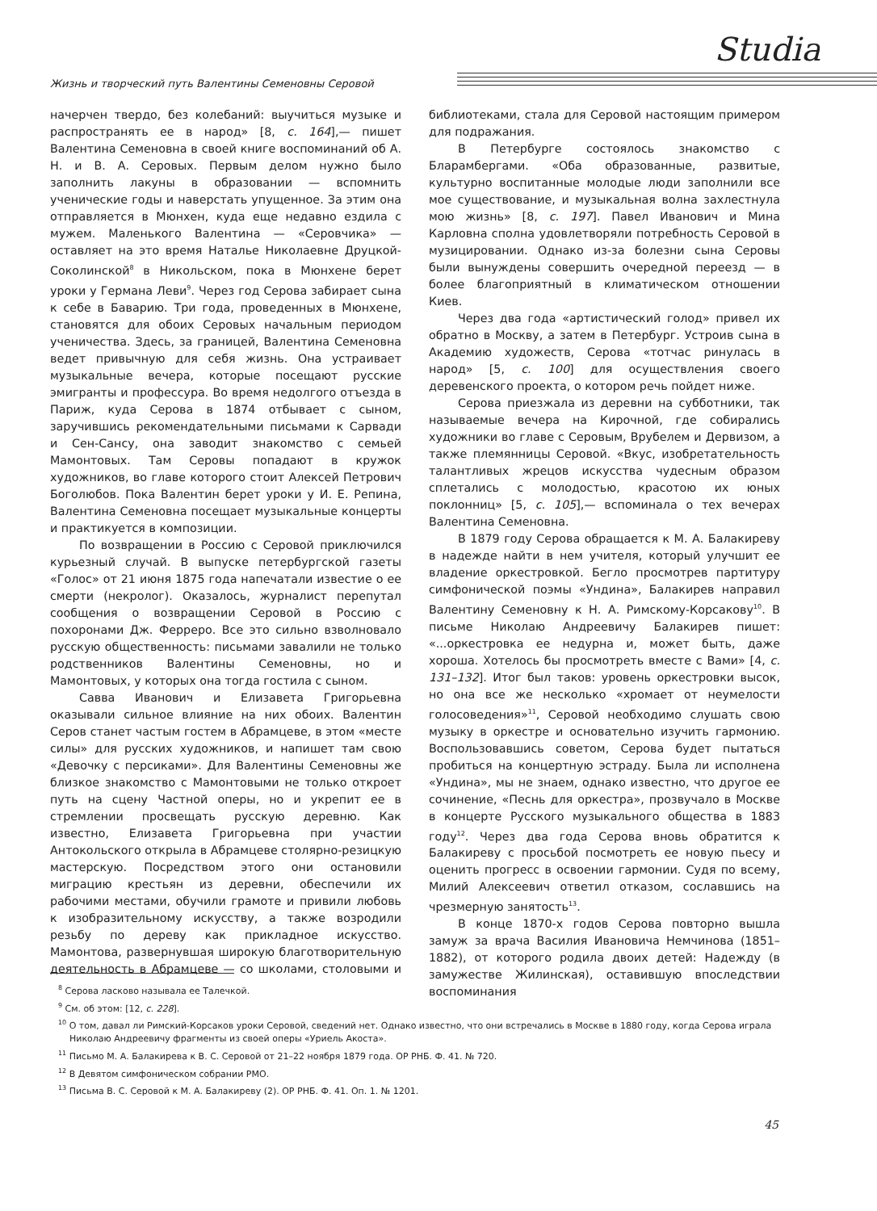Studia
Жизнь и творческий путь Валентины Семеновны Серовой
начерчен твердо, без колебаний: выучиться музыке и распространять ее в народ» [8, с. 164],— пишет Валентина Семеновна в своей книге воспоминаний об А. Н. и В. А. Серовых. Первым делом нужно было заполнить лакуны в образовании — вспомнить ученические годы и наверстать упущенное. За этим она отправляется в Мюнхен, куда еще недавно ездила с мужем. Маленького Валентина — «Серовчика» — оставляет на это время Наталье Николаевне Друцкой-Соколинской<sup>8</sup> в Никольском, пока в Мюнхене берет уроки у Германа Леви<sup>9</sup>. Через год Серова забирает сына к себе в Баварию. Три года, проведенных в Мюнхене, становятся для обоих Серовых начальным периодом ученичества. Здесь, за границей, Валентина Семеновна ведет привычную для себя жизнь. Она устраивает музыкальные вечера, которые посещают русские эмигранты и профессура. Во время недолгого отъезда в Париж, куда Серова в 1874 отбывает с сыном, заручившись рекомендательными письмами к Сарвади и Сен-Сансу, она заводит знакомство с семьей Мамонтовых. Там Серовы попадают в кружок художников, во главе которого стоит Алексей Петрович Боголюбов. Пока Валентин берет уроки у И. Е. Репина, Валентина Семеновна посещает музыкальные концерты и практикуется в композиции.
По возвращении в Россию с Серовой приключился курьезный случай. В выпуске петербургской газеты «Голос» от 21 июня 1875 года напечатали известие о ее смерти (некролог). Оказалось, журналист перепутал сообщения о возвращении Серовой в Россию с похоронами Дж. Ферреро. Все это сильно взволновало русскую общественность: письмами завалили не только родственников Валентины Семеновны, но и Мамонтовых, у которых она тогда гостила с сыном.
Савва Иванович и Елизавета Григорьевна оказывали сильное влияние на них обоих. Валентин Серов станет частым гостем в Абрамцеве, в этом «месте силы» для русских художников, и напишет там свою «Девочку с персиками». Для Валентины Семеновны же близкое знакомство с Мамонтовыми не только откроет путь на сцену Частной оперы, но и укрепит ее в стремлении просвещать русскую деревню. Как известно, Елизавета Григорьевна при участии Антокольского открыла в Абрамцеве столярно-резицкую мастерскую. Посредством этого они остановили миграцию крестьян из деревни, обеспечили их рабочими местами, обучили грамоте и привили любовь к изобразительному искусству, а также возродили резьбу по дереву как прикладное искусство. Мамонтова, развернувшая широкую благотворительную деятельность в Абрамцеве — со школами, столовыми и библиотеками, стала для Серовой настоящим примером для подражания.
В Петербурге состоялось знакомство с Бларамбергами. «Оба образованные, развитые, культурно воспитанные молодые люди заполнили все мое существование, и музыкальная волна захлестнула мою жизнь» [8, с. 197]. Павел Иванович и Мина Карловна сполна удовлетворяли потребность Серовой в музицировании. Однако из-за болезни сына Серовы были вынуждены совершить очередной переезд — в более благоприятный в климатическом отношении Киев.
Через два года «артистический голод» привел их обратно в Москву, а затем в Петербург. Устроив сына в Академию художеств, Серова «тотчас ринулась в народ» [5, с. 100] для осуществления своего деревенского проекта, о котором речь пойдет ниже.
Серова приезжала из деревни на субботники, так называемые вечера на Кирочной, где собирались художники во главе с Серовым, Врубелем и Дервизом, а также племянницы Серовой. «Вкус, изобретательность талантливых жрецов искусства чудесным образом сплетались с молодостью, красотою их юных поклонниц» [5, с. 105],— вспоминала о тех вечерах Валентина Семеновна.
В 1879 году Серова обращается к М. А. Балакиреву в надежде найти в нем учителя, который улучшит ее владение оркестровкой. Бегло просмотрев партитуру симфонической поэмы «Ундина», Балакирев направил Валентину Семеновну к Н. А. Римскому-Корсакову<sup>10</sup>. В письме Николаю Андреевичу Балакирев пишет: «...оркестровка ее недурна и, может быть, даже хороша. Хотелось бы просмотреть вместе с Вами» [4, с. 131–132]. Итог был таков: уровень оркестровки высок, но она все же несколько «хромает от неумелости голосоведения»<sup>11</sup>, Серовой необходимо слушать свою музыку в оркестре и основательно изучить гармонию. Воспользовавшись советом, Серова будет пытаться пробиться на концертную эстраду. Была ли исполнена «Ундина», мы не знаем, однако известно, что другое ее сочинение, «Песнь для оркестра», прозвучало в Москве в концерте Русского музыкального общества в 1883 году<sup>12</sup>. Через два года Серова вновь обратится к Балакиреву с просьбой посмотреть ее новую пьесу и оценить прогресс в освоении гармонии. Судя по всему, Милий Алексеевич ответил отказом, сославшись на чрезмерную занятость<sup>13</sup>.
В конце 1870-х годов Серова повторно вышла замуж за врача Василия Ивановича Немчинова (1851–1882), от которого родила двоих детей: Надежду (в замужестве Жилинская), оставившую впоследствии воспоминания
<sup>8</sup> Серова ласково называла ее Талечкой.
<sup>9</sup> См. об этом: [12, с. 228].
<sup>10</sup> О том, давал ли Римский-Корсаков уроки Серовой, сведений нет. Однако известно, что они встречались в Москве в 1880 году, когда Серова играла Николаю Андреевичу фрагменты из своей оперы «Уриель Акоста».
<sup>11</sup> Письмо М. А. Балакирева к В. С. Серовой от 21–22 ноября 1879 года. ОР РНБ. Ф. 41. № 720.
<sup>12</sup> В Девятом симфоническом собрании РМО.
<sup>13</sup> Письма В. С. Серовой к М. А. Балакиреву (2). ОР РНБ. Ф. 41. Оп. 1. № 1201.
45